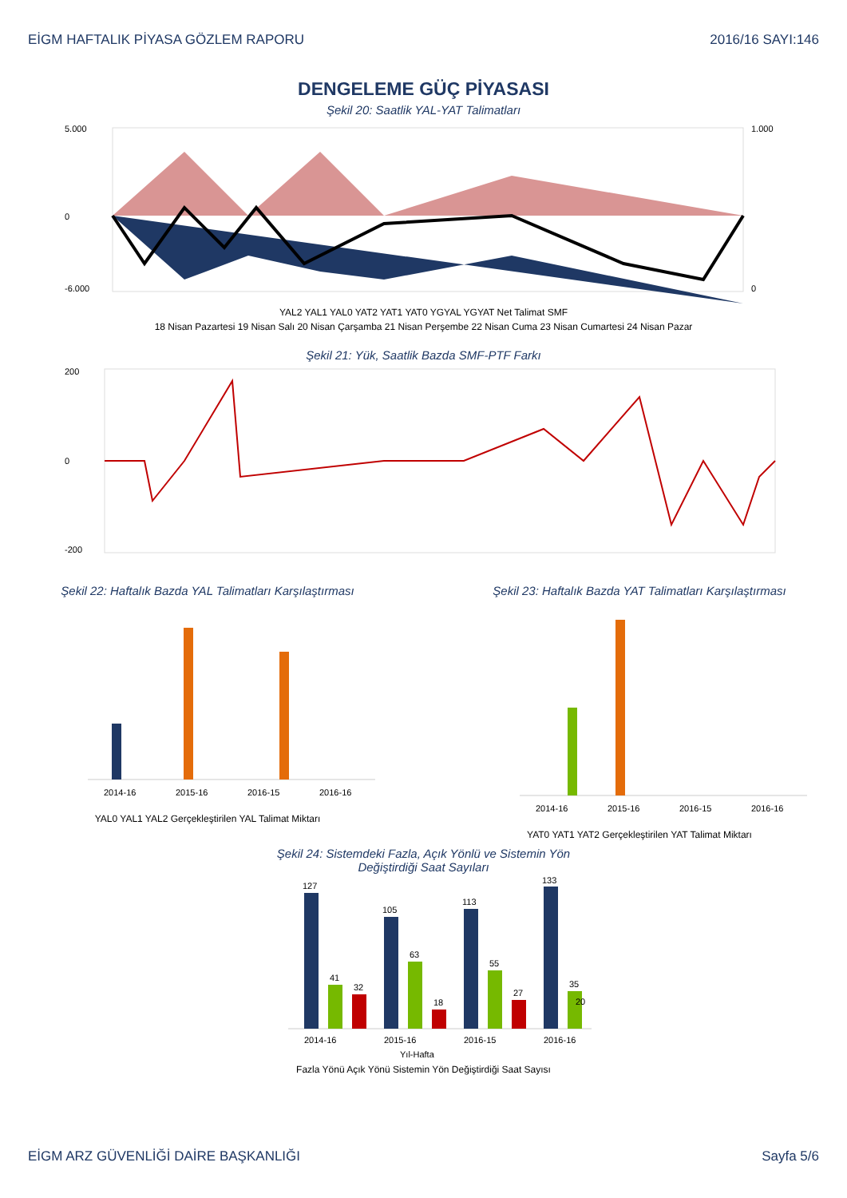EİGM HAFTALIK PİYASA GÖZLEM RAPORU 2016/16 SAYI:146
DENGELEME GÜÇ PİYASASI
Şekil 20: Saatlik YAL-YAT Talimatları
5.000
0
-6.000
1.000
0
YAL2 YAL1 YAL0 YAT2 YAT1 YAT0 YGYAL YGYAT Net Talimat SMF
18 Nisan Pazartesi 19 Nisan Salı 20 Nisan Çarşamba 21 Nisan Perşembe 22 Nisan Cuma 23 Nisan Cumartesi 24 Nisan Pazar
Şekil 21: Yük, Saatlik Bazda SMF-PTF Farkı
200
0
-200
Şekil 22: Haftalık Bazda YAL Talimatları Karşılaştırması
2014-16
2015-16
2016-15
2016-16
YAL0 YAL1 YAL2 Gerçekleştirilen YAL Talimat Miktarı
Şekil 23: Haftalık Bazda YAT Talimatları Karşılaştırması
2014-16
2015-16
2016-15
2016-16
YAT0 YAT1 YAT2 Gerçekleştirilen YAT Talimat Miktarı
Şekil 24: Sistemdeki Fazla, Açık Yönlü ve Sistemin Yön
Değiştirdiği Saat Sayıları
127
41
32
105
63
18
113
55
27
133
35
20
2014-16
2015-16
2016-15
2016-16
Yıl-Hafta
Fazla Yönü Açık Yönü Sistemin Yön Değiştirdiği Saat Sayısı
EİGM ARZ GÜVENLİĞİ DAİRE BAŞKANLIĞI Sayfa 5/6